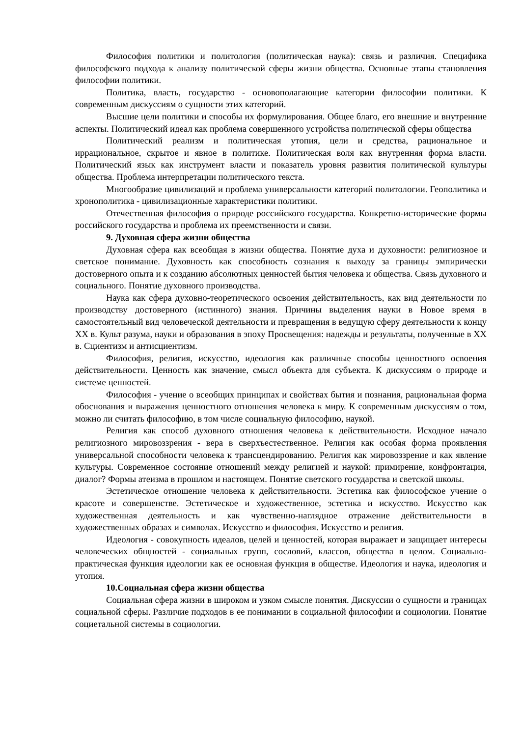Философия политики и политология (политическая наука): связь и различия. Специфика философского подхода к анализу политической сферы жизни общества. Основные этапы становления философии политики.
Политика, власть, государство - основополагающие категории философии политики. К современным дискуссиям о сущности этих категорий.
Высшие цели политики и способы их формулирования. Общее благо, его внешние и внутренние аспекты. Политический идеал как проблема совершенного устройства политической сферы общества
Политический реализм и политическая утопия, цели и средства, рациональное и иррациональное, скрытое и явное в политике. Политическая воля как внутренняя форма власти. Политический язык как инструмент власти и показатель уровня развития политической культуры общества. Проблема интерпретации политического текста.
Многообразие цивилизаций и проблема универсальности категорий политологии. Геополитика и хронополитика - цивилизационные характеристики политики.
Отечественная философия о природе российского государства. Конкретно-исторические формы российского государства и проблема их преемственности и связи.
9. Духовная сфера жизни общества
Духовная сфера как всеобщая в жизни общества. Понятие духа и духовности: религиозное и светское понимание. Духовность как способность сознания к выходу за границы эмпирически достоверного опыта и к созданию абсолютных ценностей бытия человека и общества. Связь духовного и социального. Понятие духовного производства.
Наука как сфера духовно-теоретического освоения действительность, как вид деятельности по производству достоверного (истинного) знания. Причины выделения науки в Новое время в самостоятельный вид человеческой деятельности и превращения в ведущую сферу деятельности к концу XX в. Культ разума, науки и образования в эпоху Просвещения: надежды и результаты, полученные в XX в. Сциентизм и антисциентизм.
Философия, религия, искусство, идеология как различные способы ценностного освоения действительности. Ценность как значение, смысл объекта для субъекта. К дискуссиям о природе и системе ценностей.
Философия - учение о всеобщих принципах и свойствах бытия и познания, рациональная форма обоснования и выражения ценностного отношения человека к миру. К современным дискуссиям о том, можно ли считать философию, в том числе социальную философию, наукой.
Религия как способ духовного отношения человека к действительности. Исходное начало религиозного мировоззрения - вера в сверхъестественное. Религия как особая форма проявления универсальной способности человека к трансцендированию. Религия как мировоззрение и как явление культуры. Современное состояние отношений между религией и наукой: примирение, конфронтация, диалог? Формы атеизма в прошлом и настоящем. Понятие светского государства и светской школы.
Эстетическое отношение человека к действительности. Эстетика как философское учение о красоте и совершенстве. Эстетическое и художественное, эстетика и искусство. Искусство как художественная деятельность и как чувственно-наглядное отражение действительности в художественных образах и символах. Искусство и философия. Искусство и религия.
Идеология - совокупность идеалов, целей и ценностей, которая выражает и защищает интересы человеческих общностей - социальных групп, сословий, классов, общества в целом. Социально-практическая функция идеологии как ее основная функция в обществе. Идеология и наука, идеология и утопия.
10.Социальная сфера жизни общества
Социальная сфера жизни в широком и узком смысле понятия. Дискуссии о сущности и границах социальной сферы. Различие подходов в ее понимании в социальной философии и социологии. Понятие социетальной системы в социологии.